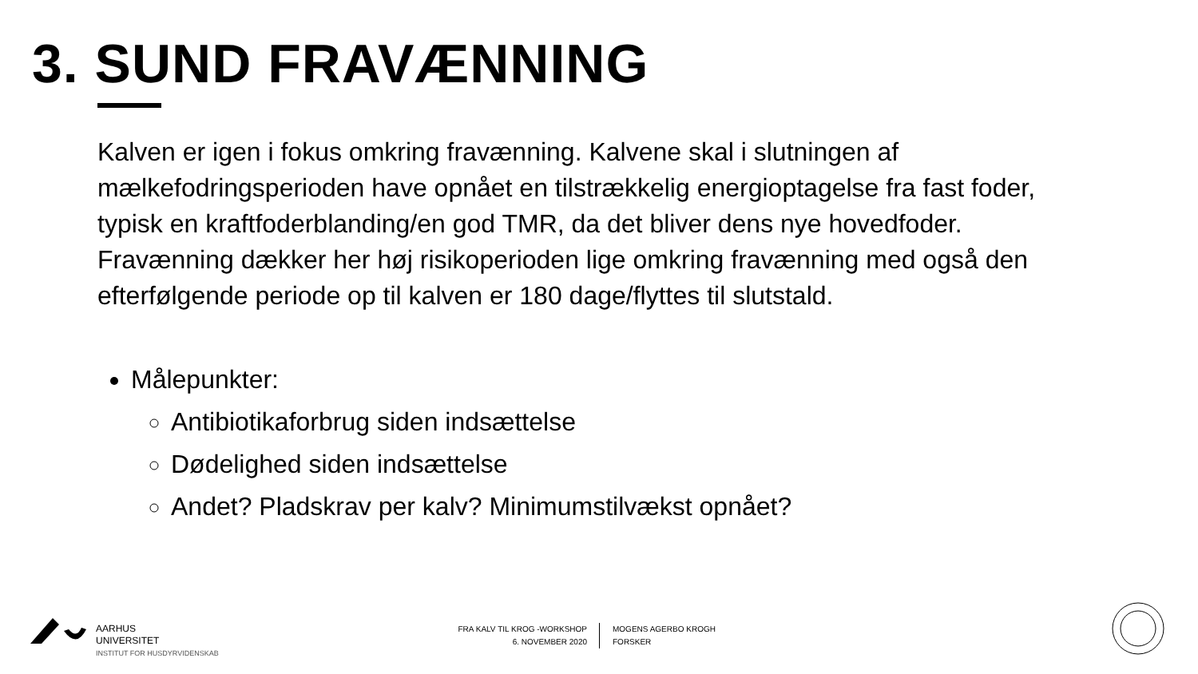3. SUND FRAVÆNNING
Kalven er igen i fokus omkring fravænning. Kalvene skal i slutningen af mælkefodringsperioden have opnået en tilstrækkelig energioptagelse fra fast foder, typisk en kraftfoderblanding/en god TMR, da det bliver dens nye hovedfoder. Fravænning dækker her høj risikoperioden lige omkring fravænning med også den efterfølgende periode op til kalven er 180 dage/flyttes til slutstald.
Målepunkter:
Antibiotikaforbrug siden indsættelse
Dødelighed siden indsættelse
Andet? Pladskrav per kalv? Minimumstilvækst opnået?
AARHUS
UNIVERSITET
INSTITUT FOR HUSDYRVIDENSKAB
FRA KALV TIL KROG -WORKSHOP
6. NOVEMBER 2020
MOGENS AGERBO KROGH
FORSKER